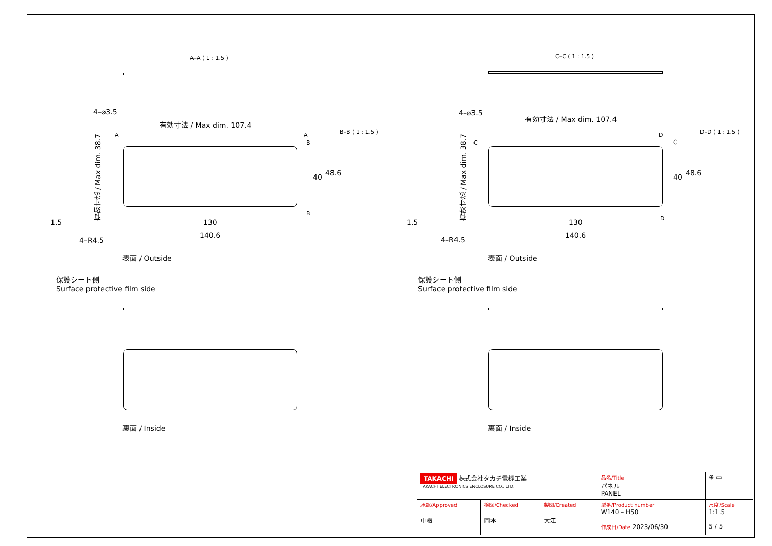A–A ( 1 : 1.5 )
4–⌀3.5
有効寸法 / Max dim. 107.4
B–B ( 1 : 1.5 )
A A
B
B
有効寸法 / Max dim. 38.7
40 48.6
1.5 130
140.6
4–R4.5
表面 / Outside
保護シート側
Surface protective film side
裏面 / Inside
C–C ( 1 : 1.5 )
4–⌀3.5
有効寸法 / Max dim. 107.4
D–D ( 1 : 1.5 )
C
D
C
D
有効寸法 / Max dim. 38.7
40 48.6
1.5 130
140.6
4–R4.5
表面 / Outside
保護シート側
Surface protective film side
裏面 / Inside
| TAKACHI 株式会社タカチ電機工業 TAKACHI ELECTRONICS ENCLOSURE CO., LTD. | | | 品名/Title パネル PANEL | ⊕ ▭ |
| 承認/Approved 中根 | 検図/Checked 岡本 | 製図/Created 大江 | 型番/Product number W140 – H50 作成日/Date 2023/06/30 | 尺度/Scale 1:1.5 5 / 5 |